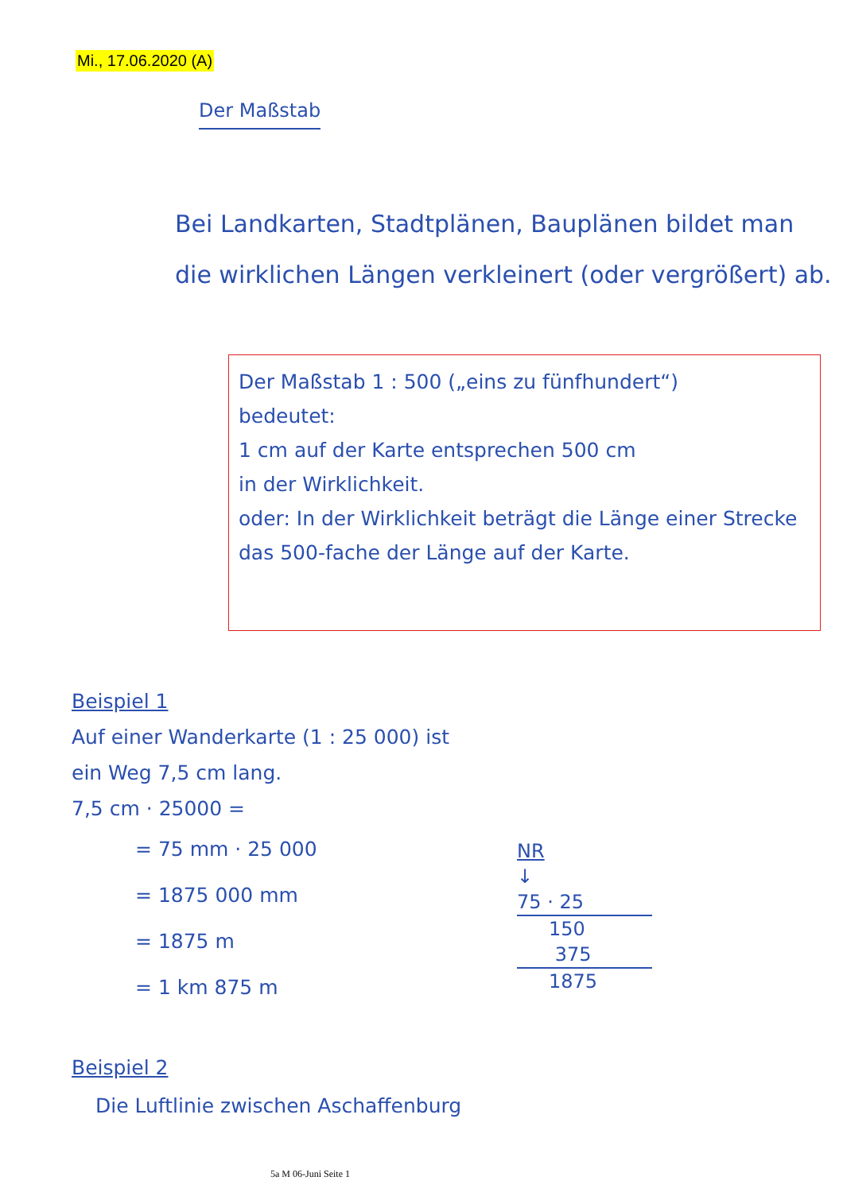Mi., 17.06.2020 (A)
Der Maßstab
Bei Landkarten, Stadtplänen, Bauplänen bildet man die wirklichen Längen verkleinert (oder vergrößert) ab.
Der Maßstab 1 : 500 („eins zu fünfhundert“)
bedeutet:
1 cm auf der Karte entsprechen 500 cm
in der Wirklichkeit.
oder: In der Wirklichkeit beträgt die Länge einer Strecke das 500-fache der Länge auf der Karte.
Beispiel 1
Auf einer Wanderkarte (1 : 25 000) ist
ein Weg 7,5 cm lang.
7,5 cm · 25000 =
= 75 mm · 25 000
= 1875 000 mm
= 1875 m
= 1 km 875 m
NR
↓
75 · 25
150
375
1875
Beispiel 2
Die Luftlinie zwischen Aschaffenburg
5a M 06-Juni Seite 1